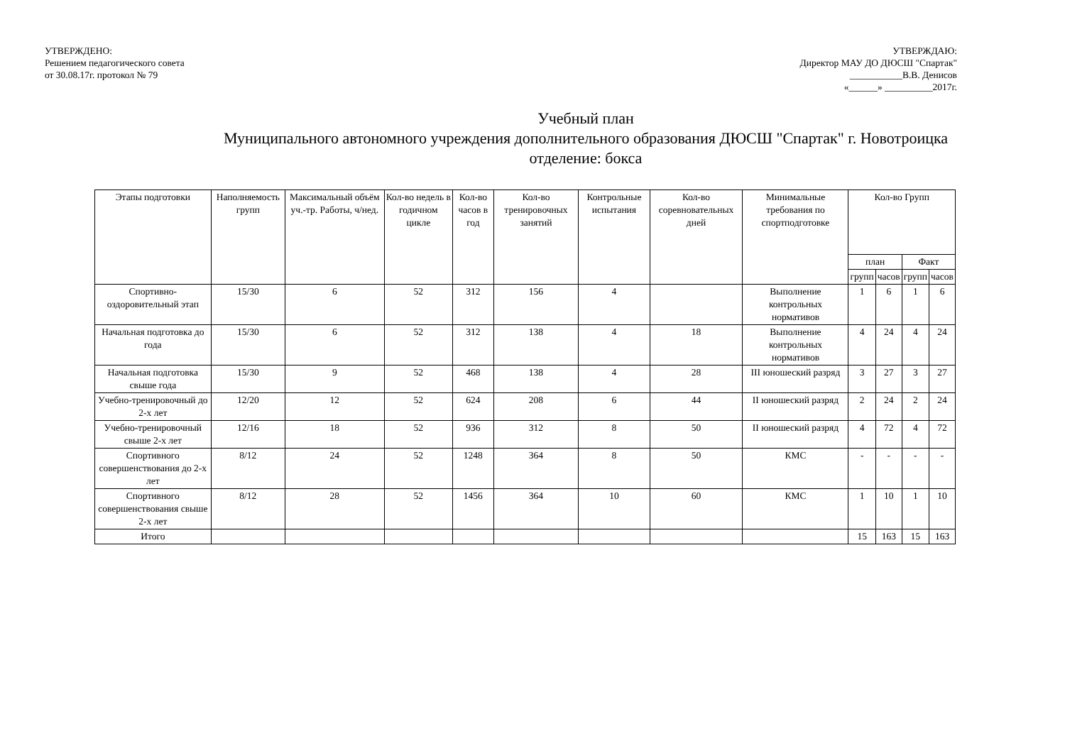УТВЕРЖДЕНО:
Решением педагогического совета
от 30.08.17г. протокол № 79
УТВЕРЖДАЮ:
Директор МАУ ДО ДЮСШ "Спартак"
___________В.В. Денисов
«______» __________2017г.
Учебный план
Муниципального автономного учреждения дополнительного образования ДЮСШ "Спартак" г. Новотроицка
отделение: бокса
| Этапы подготовки | Наполняемость групп | Максимальный объём уч.-тр. Работы, ч/нед. | Кол-во недель в годичном цикле | Кол-во часов в год | Кол-во тренировочных занятий | Контрольные испытания | Кол-во соревновательных дней | Минимальные требования по спортподготовке | Кол-во Групп | | | |
| --- | --- | --- | --- | --- | --- | --- | --- | --- | --- | --- | --- | --- |
| | | | | | | | | | план | | Факт | |
| | | | | | | | | | групп | часов | групп | часов |
| Спортивно-оздоровительный этап | 15/30 | 6 | 52 | 312 | 156 | 4 | | Выполнение контрольных нормативов | 1 | 6 | 1 | 6 |
| Начальная подготовка до года | 15/30 | 6 | 52 | 312 | 138 | 4 | 18 | Выполнение контрольных нормативов | 4 | 24 | 4 | 24 |
| Начальная подготовка свыше года | 15/30 | 9 | 52 | 468 | 138 | 4 | 28 | III юношеский разряд | 3 | 27 | 3 | 27 |
| Учебно-тренировочный до 2-х лет | 12/20 | 12 | 52 | 624 | 208 | 6 | 44 | II юношеский разряд | 2 | 24 | 2 | 24 |
| Учебно-тренировочный свыше 2-х лет | 12/16 | 18 | 52 | 936 | 312 | 8 | 50 | II юношеский разряд | 4 | 72 | 4 | 72 |
| Спортивного совершенствования до 2-х лет | 8/12 | 24 | 52 | 1248 | 364 | 8 | 50 | КМС | - | - | - | - |
| Спортивного совершенствования свыше 2-х лет | 8/12 | 28 | 52 | 1456 | 364 | 10 | 60 | КМС | 1 | 10 | 1 | 10 |
| Итого | | | | | | | | | 15 | 163 | 15 | 163 |